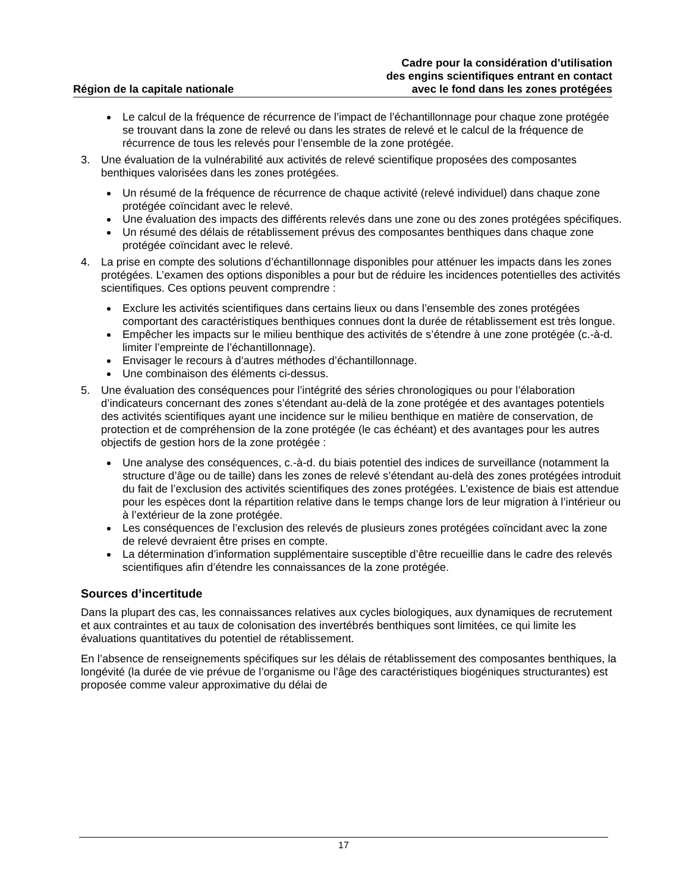Région de la capitale nationale
Cadre pour la considération d’utilisation
des engins scientifiques entrant en contact
avec le fond dans les zones protégées
Le calcul de la fréquence de récurrence de l’impact de l’échantillonnage pour chaque zone protégée se trouvant dans la zone de relevé ou dans les strates de relevé et le calcul de la fréquence de récurrence de tous les relevés pour l’ensemble de la zone protégée.
3. Une évaluation de la vulnérabilité aux activités de relevé scientifique proposées des composantes benthiques valorisées dans les zones protégées.
Un résumé de la fréquence de récurrence de chaque activité (relevé individuel) dans chaque zone protégée coïncidant avec le relevé.
Une évaluation des impacts des différents relevés dans une zone ou des zones protégées spécifiques.
Un résumé des délais de rétablissement prévus des composantes benthiques dans chaque zone protégée coïncidant avec le relevé.
4. La prise en compte des solutions d’échantillonnage disponibles pour atténuer les impacts dans les zones protégées. L’examen des options disponibles a pour but de réduire les incidences potentielles des activités scientifiques. Ces options peuvent comprendre :
Exclure les activités scientifiques dans certains lieux ou dans l’ensemble des zones protégées comportant des caractéristiques benthiques connues dont la durée de rétablissement est très longue.
Empêcher les impacts sur le milieu benthique des activités de s’étendre à une zone protégée (c.-à-d. limiter l’empreinte de l’échantillonnage).
Envisager le recours à d’autres méthodes d’échantillonnage.
Une combinaison des éléments ci-dessus.
5. Une évaluation des conséquences pour l’intégrité des séries chronologiques ou pour l’élaboration d’indicateurs concernant des zones s’étendant au-delà de la zone protégée et des avantages potentiels des activités scientifiques ayant une incidence sur le milieu benthique en matière de conservation, de protection et de compréhension de la zone protégée (le cas échéant) et des avantages pour les autres objectifs de gestion hors de la zone protégée :
Une analyse des conséquences, c.-à-d. du biais potentiel des indices de surveillance (notamment la structure d’âge ou de taille) dans les zones de relevé s’étendant au-delà des zones protégées introduit du fait de l’exclusion des activités scientifiques des zones protégées. L’existence de biais est attendue pour les espèces dont la répartition relative dans le temps change lors de leur migration à l’intérieur ou à l’extérieur de la zone protégée.
Les conséquences de l’exclusion des relevés de plusieurs zones protégées coïncidant avec la zone de relevé devraient être prises en compte.
La détermination d’information supplémentaire susceptible d’être recueillie dans le cadre des relevés scientifiques afin d’étendre les connaissances de la zone protégée.
Sources d’incertitude
Dans la plupart des cas, les connaissances relatives aux cycles biologiques, aux dynamiques de recrutement et aux contraintes et au taux de colonisation des invertébrés benthiques sont limitées, ce qui limite les évaluations quantitatives du potentiel de rétablissement.
En l’absence de renseignements spécifiques sur les délais de rétablissement des composantes benthiques, la longévité (la durée de vie prévue de l’organisme ou l’âge des caractéristiques biogéniques structurantes) est proposée comme valeur approximative du délai de
17